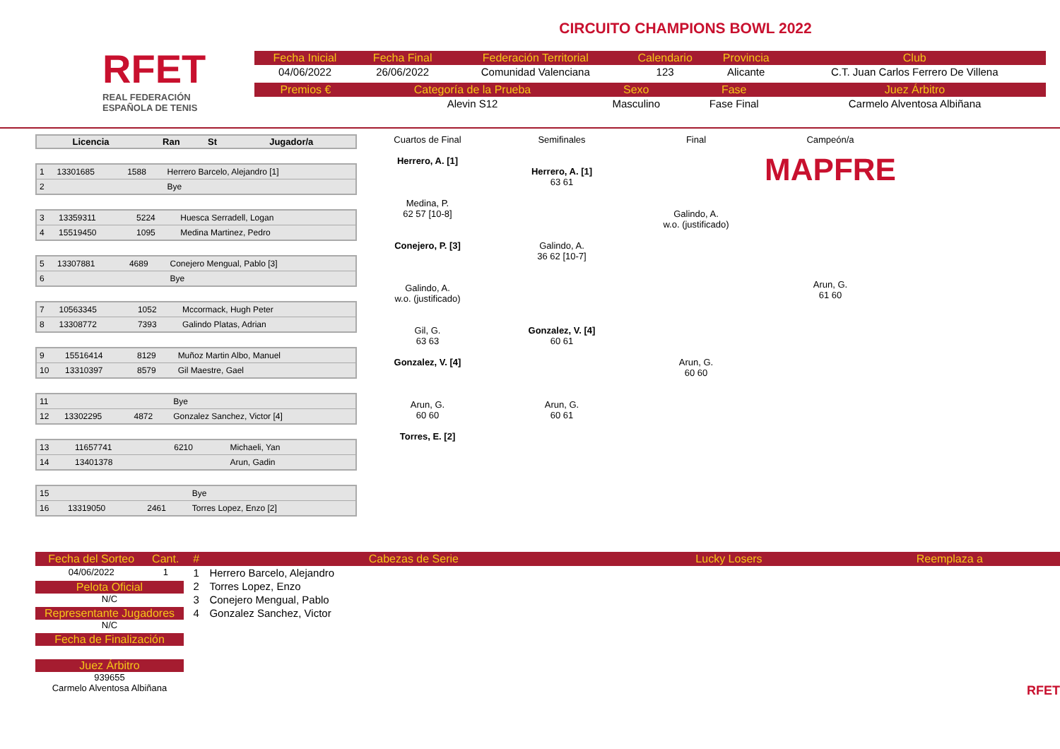RFET
REAL FEDERACIÓN
ESPAÑOLA DE TENIS
CIRCUITO CHAMPIONS BOWL 2022
| Fecha Inicial | Fecha Final | Federación Territorial | Calendario | Provincia | Club |
| --- | --- | --- | --- | --- | --- |
| 04/06/2022 | 26/06/2022 | Comunidad Valenciana | 123 | Alicante | C.T. Juan Carlos Ferrero De Villena |
| Premios € | Categoría de la Prueba | Sexo | Fase | Juez Árbitro |
| --- | --- | --- | --- | --- |
| | Alevin S12 | Masculino | Fase Final | Carmelo Alventosa Albiñana |
| Licencia | Ran | St | Jugador/a |
| --- | --- | --- | --- |
| 1 | 13301685 | 1588 | Herrero Barcelo, Alejandro [1] |
| 2 | | | Bye |
| 3 | 13359311 | 5224 | Huesca Serradell, Logan |
| 4 | 15519450 | 1095 | Medina Martinez, Pedro |
| 5 | 13307881 | 4689 | Conejero Mengual, Pablo [3] |
| 6 | | | Bye |
| 7 | 10563345 | 1052 | Mccormack, Hugh Peter |
| 8 | 13308772 | 7393 | Galindo Platas, Adrian |
| 9 | 15516414 | 8129 | Muñoz Martin Albo, Manuel |
| 10 | 13310397 | 8579 | Gil Maestre, Gael |
| 11 | | | Bye |
| 12 | 13302295 | 4872 | Gonzalez Sanchez, Victor [4] |
| 13 | 11657741 | 6210 | Michaeli, Yan |
| 14 | 13401378 | | Arun, Gadin |
| 15 | | | Bye |
| 16 | 13319050 | 2461 | Torres Lopez, Enzo [2] |
Cuartos de Final
Herrero, A. [1]
Medina, P.
62 57 [10-8]
Conejero, P. [3]
Galindo, A.
w.o. (justificado)
Gil, G.
63 63
Gonzalez, V. [4]
Arun, G.
60 60
Torres, E. [2]
Semifinales
Herrero, A. [1]
63 61
Galindo, A.
36 62 [10-7]
Gonzalez, V. [4]
60 61
Arun, G.
60 61
Final
Galindo, A.
w.o. (justificado)
Arun, G.
60 60
Campeón/a
MAPFRE
Arun, G.
61 60
| Fecha del Sorteo | Cant. |
| --- | --- |
| 04/06/2022 | 1 |
Pelota Oficial
N/C
Representante Jugadores
N/C
Fecha de Finalización
Juez Árbitro
939655
Carmelo Alventosa Albiñana
| # | Cabezas de Serie | Lucky Losers | Reemplaza a |
| --- | --- | --- | --- |
| 1 | Herrero Barcelo, Alejandro | | |
| 2 | Torres Lopez, Enzo | | |
| 3 | Conejero Mengual, Pablo | | |
| 4 | Gonzalez Sanchez, Victor | | |
RFET